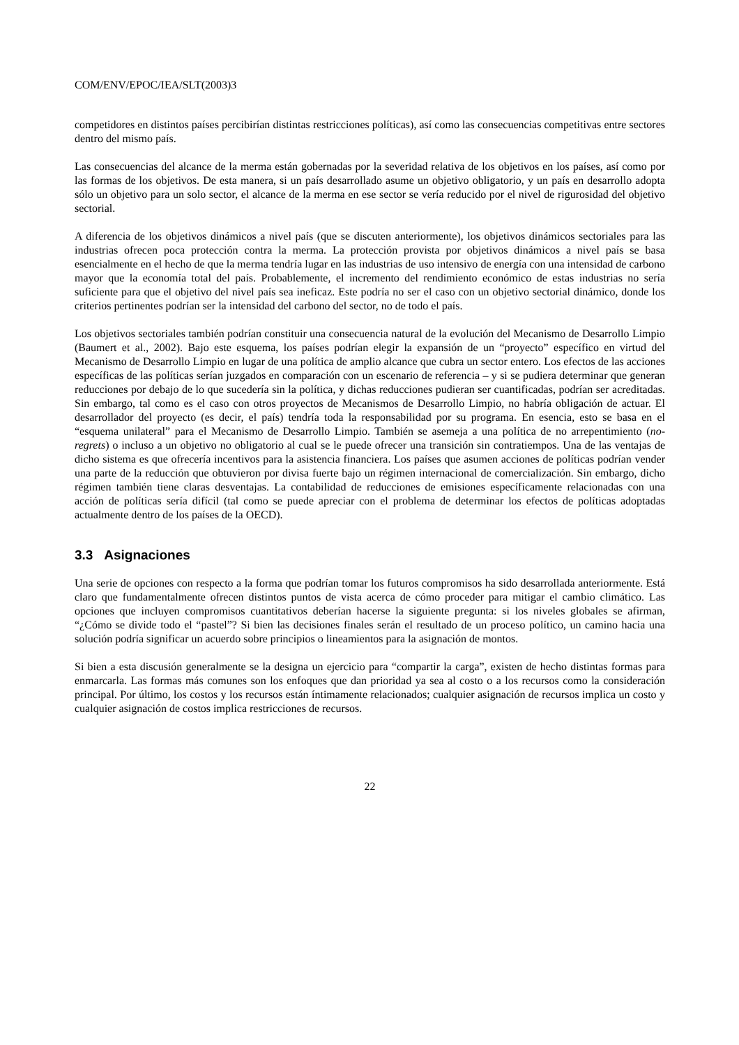COM/ENV/EPOC/IEA/SLT(2003)3
competidores en distintos países percibirían distintas restricciones políticas), así como las consecuencias competitivas entre sectores dentro del mismo país.
Las consecuencias del alcance de la merma están gobernadas por la severidad relativa de los objetivos en los países, así como por las formas de los objetivos. De esta manera, si un país desarrollado asume un objetivo obligatorio, y un país en desarrollo adopta sólo un objetivo para un solo sector, el alcance de la merma en ese sector se vería reducido por el nivel de rigurosidad del objetivo sectorial.
A diferencia de los objetivos dinámicos a nivel país (que se discuten anteriormente), los objetivos dinámicos sectoriales para las industrias ofrecen poca protección contra la merma. La protección provista por objetivos dinámicos a nivel país se basa esencialmente en el hecho de que la merma tendría lugar en las industrias de uso intensivo de energía con una intensidad de carbono mayor que la economía total del país. Probablemente, el incremento del rendimiento económico de estas industrias no sería suficiente para que el objetivo del nivel país sea ineficaz. Este podría no ser el caso con un objetivo sectorial dinámico, donde los criterios pertinentes podrían ser la intensidad del carbono del sector, no de todo el país.
Los objetivos sectoriales también podrían constituir una consecuencia natural de la evolución del Mecanismo de Desarrollo Limpio (Baumert et al., 2002). Bajo este esquema, los países podrían elegir la expansión de un “proyecto” específico en virtud del Mecanismo de Desarrollo Limpio en lugar de una política de amplio alcance que cubra un sector entero. Los efectos de las acciones específicas de las políticas serían juzgados en comparación con un escenario de referencia – y si se pudiera determinar que generan reducciones por debajo de lo que sucedería sin la política, y dichas reducciones pudieran ser cuantificadas, podrían ser acreditadas. Sin embargo, tal como es el caso con otros proyectos de Mecanismos de Desarrollo Limpio, no habría obligación de actuar. El desarrollador del proyecto (es decir, el país) tendría toda la responsabilidad por su programa. En esencia, esto se basa en el “esquema unilateral” para el Mecanismo de Desarrollo Limpio. También se asemeja a una política de no arrepentimiento (no-regrets) o incluso a un objetivo no obligatorio al cual se le puede ofrecer una transición sin contratiempos. Una de las ventajas de dicho sistema es que ofrecería incentivos para la asistencia financiera. Los países que asumen acciones de políticas podrían vender una parte de la reducción que obtuvieron por divisa fuerte bajo un régimen internacional de comercialización. Sin embargo, dicho régimen también tiene claras desventajas. La contabilidad de reducciones de emisiones específicamente relacionadas con una acción de políticas sería difícil (tal como se puede apreciar con el problema de determinar los efectos de políticas adoptadas actualmente dentro de los países de la OECD).
3.3 Asignaciones
Una serie de opciones con respecto a la forma que podrían tomar los futuros compromisos ha sido desarrollada anteriormente. Está claro que fundamentalmente ofrecen distintos puntos de vista acerca de cómo proceder para mitigar el cambio climático. Las opciones que incluyen compromisos cuantitativos deberían hacerse la siguiente pregunta: si los niveles globales se afirman, “¿Cómo se divide todo el “pastel”? Si bien las decisiones finales serán el resultado de un proceso político, un camino hacia una solución podría significar un acuerdo sobre principios o lineamientos para la asignación de montos.
Si bien a esta discusión generalmente se la designa un ejercicio para “compartir la carga”, existen de hecho distintas formas para enmarcarla. Las formas más comunes son los enfoques que dan prioridad ya sea al costo o a los recursos como la consideración principal. Por último, los costos y los recursos están íntimamente relacionados; cualquier asignación de recursos implica un costo y cualquier asignación de costos implica restricciones de recursos.
22